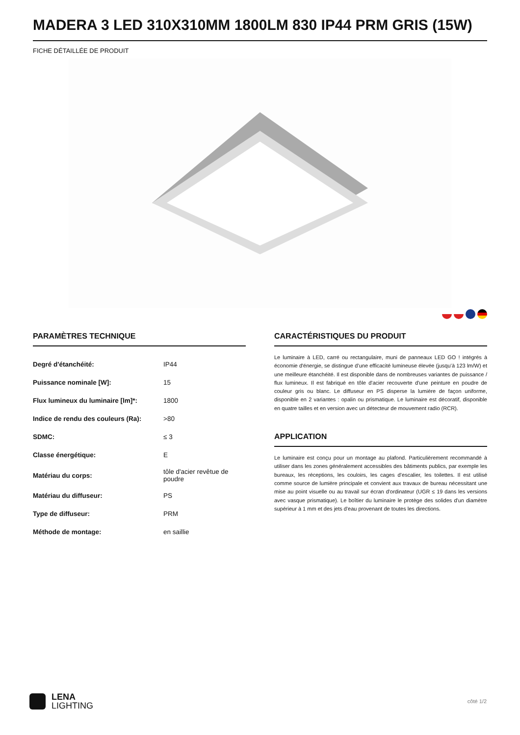MADERA 3 LED 310X310MM 1800LM 830 IP44 PRM GRIS (15W)
FICHE DÉTAILLÉE DE PRODUIT
PARAMÈTRES TECHNIQUE
| Degré d'étanchéité: | IP44 |
| Puissance nominale [W]: | 15 |
| Flux lumineux du luminaire [lm]*: | 1800 |
| Indice de rendu des couleurs (Ra): | >80 |
| SDMC: | ≤ 3 |
| Classe énergétique: | E |
| Matériau du corps: | tôle d'acier revêtue de poudre |
| Matériau du diffuseur: | PS |
| Type de diffuseur: | PRM |
| Méthode de montage: | en saillie |
CARACTÉRISTIQUES DU PRODUIT
Le luminaire à LED, carré ou rectangulaire, muni de panneaux LED GO ! intégrés à économie d'énergie, se distingue d’une efficacité lumineuse élevée (jusqu’à 123 lm/W) et une meilleure étanchéité. Il est disponible dans de nombreuses variantes de puissance / flux lumineux. Il est fabriqué en tôle d'acier recouverte d'une peinture en poudre de couleur gris ou blanc. Le diffuseur en PS disperse la lumière de façon uniforme, disponible en 2 variantes : opalin ou prismatique. Le luminaire est décoratif, disponible en quatre tailles et en version avec un détecteur de mouvement radio (RCR).
APPLICATION
Le luminaire est conçu pour un montage au plafond. Particulièrement recommandé à utiliser dans les zones généralement accessibles des bâtiments publics, par exemple les bureaux, les réceptions, les couloirs, les cages d’escalier, les toilettes. Il est utilisé comme source de lumière principale et convient aux travaux de bureau nécessitant une mise au point visuelle ou au travail sur écran d'ordinateur (UGR ≤ 19 dans les versions avec vasque prismatique). Le boîtier du luminaire le protège des solides d'un diamètre supérieur à 1 mm et des jets d'eau provenant de toutes les directions.
LENA
LIGHTING
côté 1/2